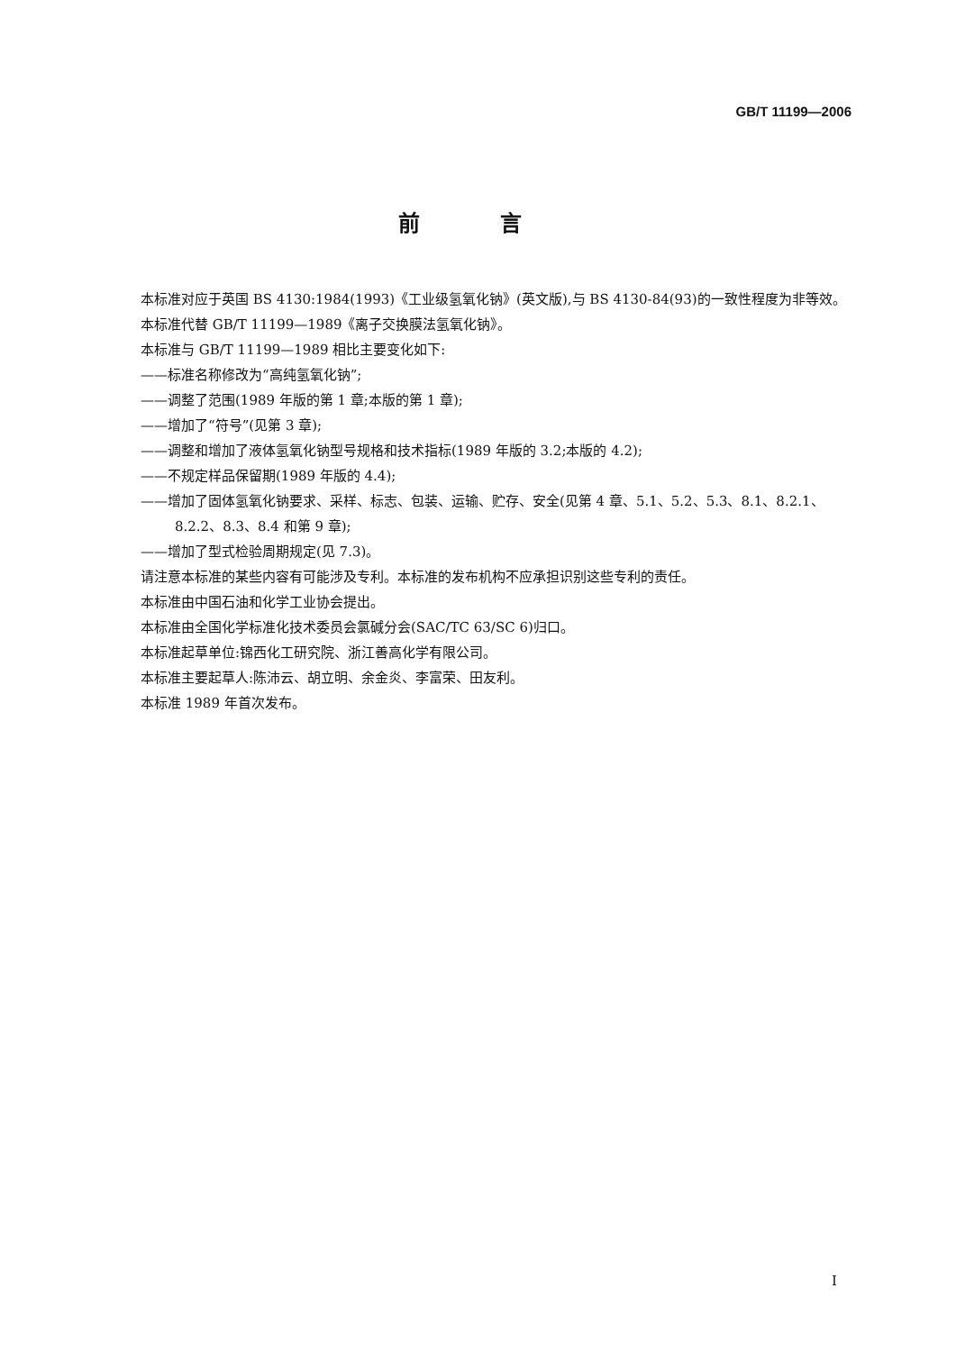GB/T 11199—2006
前 言
本标准对应于英国 BS 4130:1984(1993)《工业级氢氧化钠》(英文版),与 BS 4130-84(93)的一致性程度为非等效。
本标准代替 GB/T 11199—1989《离子交换膜法氢氧化钠》。
本标准与 GB/T 11199—1989 相比主要变化如下:
——标准名称修改为“高纯氢氧化钠”;
——调整了范围(1989 年版的第 1 章;本版的第 1 章);
——增加了“符号”(见第 3 章);
——调整和增加了液体氢氧化钠型号规格和技术指标(1989 年版的 3.2;本版的 4.2);
——不规定样品保留期(1989 年版的 4.4);
——增加了固体氢氧化钠要求、采样、标志、包装、运输、贮存、安全(见第 4 章、5.1、5.2、5.3、8.1、8.2.1、8.2.2、8.3、8.4 和第 9 章);
——增加了型式检验周期规定(见 7.3)。
请注意本标准的某些内容有可能涉及专利。本标准的发布机构不应承担识别这些专利的责任。
本标准由中国石油和化学工业协会提出。
本标准由全国化学标准化技术委员会氯碱分会(SAC/TC 63/SC 6)归口。
本标准起草单位:锦西化工研究院、浙江善高化学有限公司。
本标准主要起草人:陈沛云、胡立明、余金炎、李富荣、田友利。
本标准 1989 年首次发布。
I